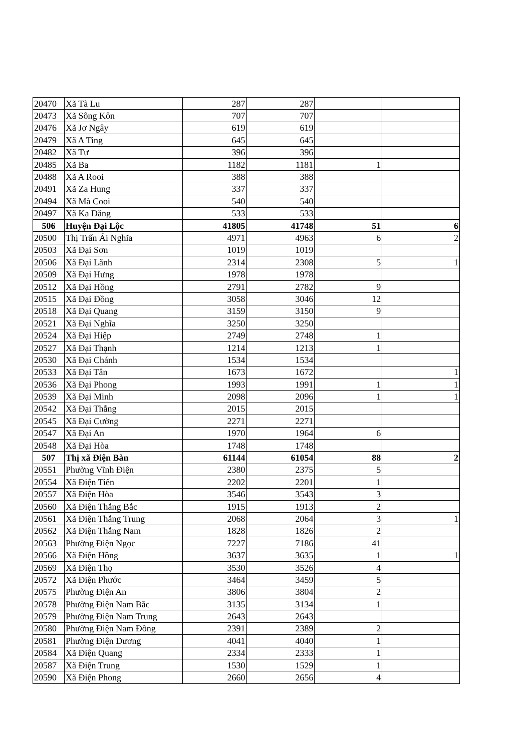| 20470 | Xã Tà Lu | 287 | 287 | | |
| 20473 | Xã Sông Kôn | 707 | 707 | | |
| 20476 | Xã Jơ Ngây | 619 | 619 | | |
| 20479 | Xã A Ting | 645 | 645 | | |
| 20482 | Xã Tư | 396 | 396 | | |
| 20485 | Xã Ba | 1182 | 1181 | 1 | |
| 20488 | Xã A Rooi | 388 | 388 | | |
| 20491 | Xã Za Hung | 337 | 337 | | |
| 20494 | Xã Mà Cooi | 540 | 540 | | |
| 20497 | Xã Ka Dăng | 533 | 533 | | |
| 506 | Huyện Đại Lộc | 41805 | 41748 | 51 | 6 |
| 20500 | Thị Trấn Ái Nghĩa | 4971 | 4963 | 6 | 2 |
| 20503 | Xã Đại Sơn | 1019 | 1019 | | |
| 20506 | Xã Đại Lãnh | 2314 | 2308 | 5 | 1 |
| 20509 | Xã Đại Hưng | 1978 | 1978 | | |
| 20512 | Xã Đại Hồng | 2791 | 2782 | 9 | |
| 20515 | Xã Đại Đồng | 3058 | 3046 | 12 | |
| 20518 | Xã Đại Quang | 3159 | 3150 | 9 | |
| 20521 | Xã Đại Nghĩa | 3250 | 3250 | | |
| 20524 | Xã Đại Hiệp | 2749 | 2748 | 1 | |
| 20527 | Xã Đại Thạnh | 1214 | 1213 | 1 | |
| 20530 | Xã Đại Chánh | 1534 | 1534 | | |
| 20533 | Xã Đại Tân | 1673 | 1672 | | 1 |
| 20536 | Xã Đại Phong | 1993 | 1991 | 1 | 1 |
| 20539 | Xã Đại Minh | 2098 | 2096 | 1 | 1 |
| 20542 | Xã Đại Thắng | 2015 | 2015 | | |
| 20545 | Xã Đại Cường | 2271 | 2271 | | |
| 20547 | Xã Đại An | 1970 | 1964 | 6 | |
| 20548 | Xã Đại Hòa | 1748 | 1748 | | |
| 507 | Thị xã Điện Bàn | 61144 | 61054 | 88 | 2 |
| 20551 | Phường Vĩnh Điện | 2380 | 2375 | 5 | |
| 20554 | Xã Điện Tiến | 2202 | 2201 | 1 | |
| 20557 | Xã Điện Hòa | 3546 | 3543 | 3 | |
| 20560 | Xã Điện Thắng Bắc | 1915 | 1913 | 2 | |
| 20561 | Xã Điện Thắng Trung | 2068 | 2064 | 3 | 1 |
| 20562 | Xã Điện Thắng Nam | 1828 | 1826 | 2 | |
| 20563 | Phường Điện Ngọc | 7227 | 7186 | 41 | |
| 20566 | Xã Điện Hồng | 3637 | 3635 | 1 | 1 |
| 20569 | Xã Điện Thọ | 3530 | 3526 | 4 | |
| 20572 | Xã Điện Phước | 3464 | 3459 | 5 | |
| 20575 | Phường Điện An | 3806 | 3804 | 2 | |
| 20578 | Phường Điện Nam Bắc | 3135 | 3134 | 1 | |
| 20579 | Phường Điện Nam Trung | 2643 | 2643 | | |
| 20580 | Phường Điện Nam Đông | 2391 | 2389 | 2 | |
| 20581 | Phường Điện Dương | 4041 | 4040 | 1 | |
| 20584 | Xã Điện Quang | 2334 | 2333 | 1 | |
| 20587 | Xã Điện Trung | 1530 | 1529 | 1 | |
| 20590 | Xã Điện Phong | 2660 | 2656 | 4 | |